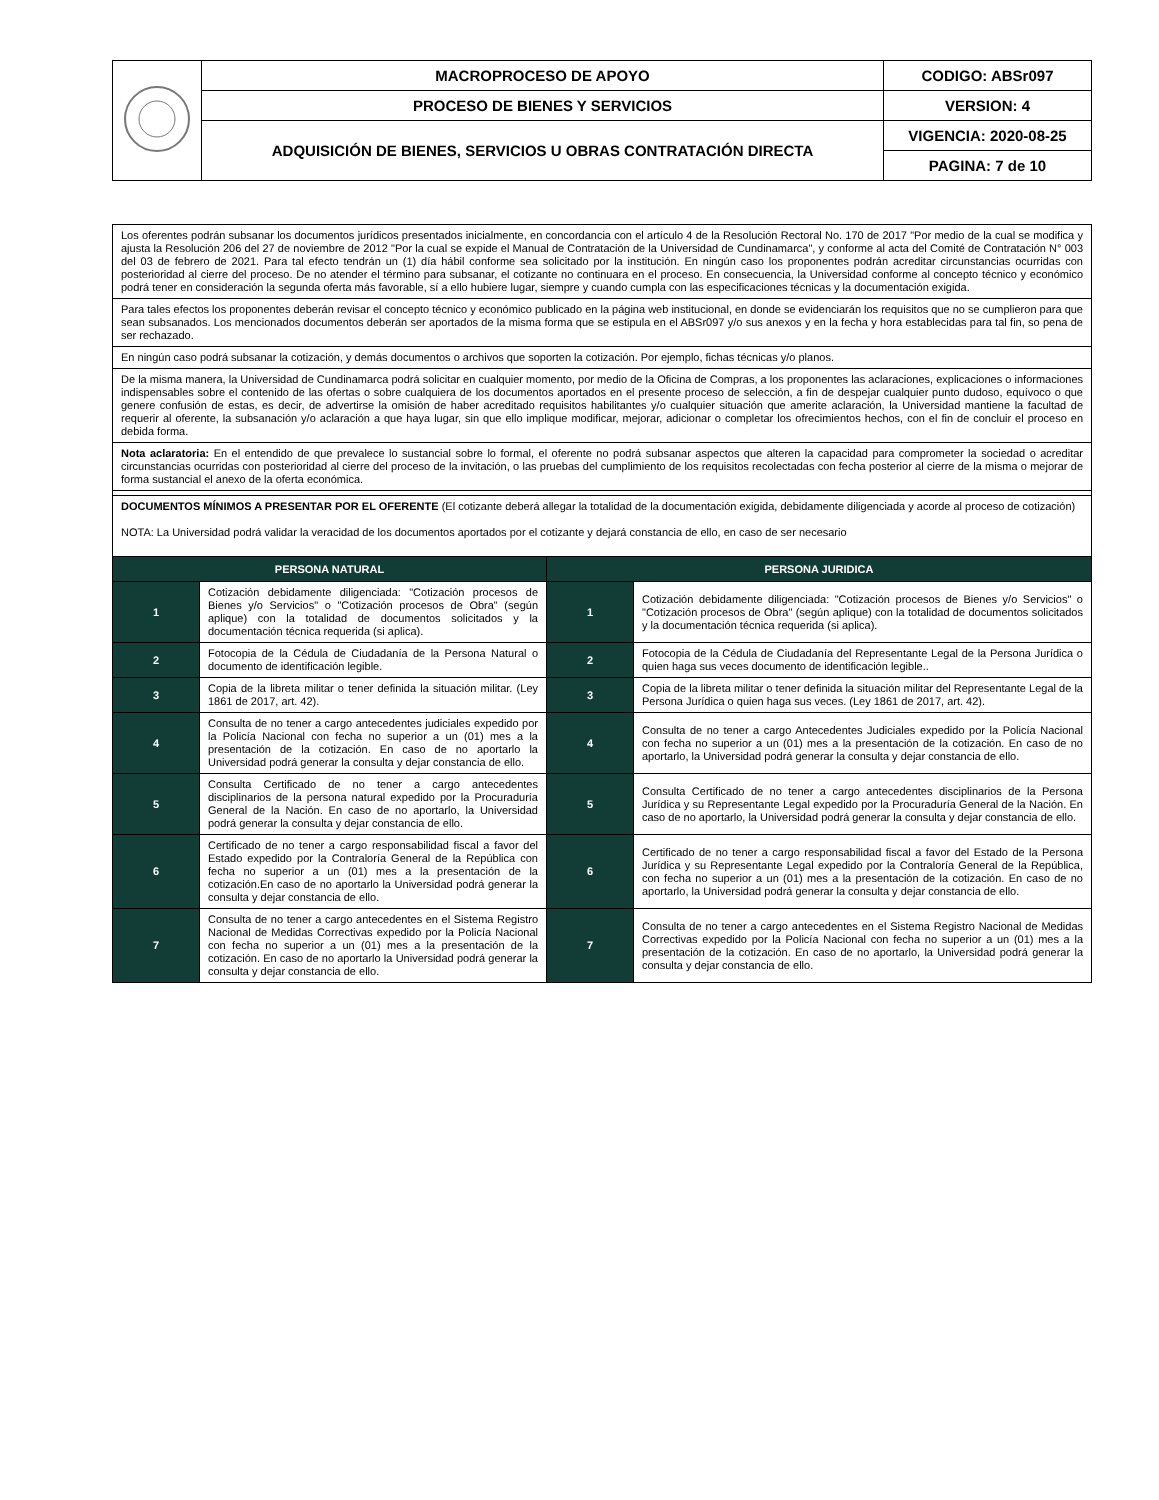| | MACROPROCESO DE APOYO | CODIGO: ABSr097 |
| | PROCESO DE BIENES Y SERVICIOS | VERSION: 4 |
| | ADQUISICIÓN DE BIENES, SERVICIOS U OBRAS CONTRATACIÓN DIRECTA | VIGENCIA: 2020-08-25 |
| | | PAGINA: 7 de 10 |
| Los oferentes podrán subsanar los documentos jurídicos presentados inicialmente, en concordancia con el artículo 4 de la Resolución Rectoral No. 170 de 2017 "Por medio de la cual se modifica y ajusta la Resolución 206 del 27 de noviembre de 2012 "Por la cual se expide el Manual de Contratación de la Universidad de Cundinamarca", y conforme al acta del Comité de Contratación N° 003 del 03 de febrero de 2021. Para tal efecto tendrán un (1) día hábil conforme sea solicitado por la institución. En ningún caso los proponentes podrán acreditar circunstancias ocurridas con posterioridad al cierre del proceso. De no atender el término para subsanar, el cotizante no continuara en el proceso. En consecuencia, la Universidad conforme al concepto técnico y económico podrá tener en consideración la segunda oferta más favorable, sí a ello hubiere lugar, siempre y cuando cumpla con las especificaciones técnicas y la documentación exigida. | | | |
| Para tales efectos los proponentes deberán revisar el concepto técnico y económico publicado en la página web institucional, en donde se evidenciarán los requisitos que no se cumplieron para que sean subsanados. Los mencionados documentos deberán ser aportados de la misma forma que se estipula en el ABSr097 y/o sus anexos y en la fecha y hora establecidas para tal fin, so pena de ser rechazado. | | | |
| En ningún caso podrá subsanar la cotización, y demás documentos o archivos que soporten la cotización. Por ejemplo, fichas técnicas y/o planos. | | | |
| De la misma manera, la Universidad de Cundinamarca podrá solicitar en cualquier momento, por medio de la Oficina de Compras, a los proponentes las aclaraciones, explicaciones o informaciones indispensables sobre el contenido de las ofertas o sobre cualquiera de los documentos aportados en el presente proceso de selección, a fin de despejar cualquier punto dudoso, equívoco o que genere confusión de estas, es decir, de advertirse la omisión de haber acreditado requisitos habilitantes y/o cualquier situación que amerite aclaración, la Universidad mantiene la facultad de requerir al oferente, la subsanación y/o aclaración a que haya lugar, sin que ello implique modificar, mejorar, adicionar o completar los ofrecimientos hechos, con el fin de concluir el proceso en debida forma. | | | |
| Nota aclaratoria: En el entendido de que prevalece lo sustancial sobre lo formal, el oferente no podrá subsanar aspectos que alteren la capacidad para comprometer la sociedad o acreditar circunstancias ocurridas con posterioridad al cierre del proceso de la invitación, o las pruebas del cumplimiento de los requisitos recolectadas con fecha posterior al cierre de la misma o mejorar de forma sustancial el anexo de la oferta económica. | | | |
| DOCUMENTOS MÍNIMOS A PRESENTAR POR EL OFERENTE (El cotizante deberá allegar la totalidad de la documentación exigida, debidamente diligenciada y acorde al proceso de cotización) NOTA: La Universidad podrá validar la veracidad de los documentos aportados por el cotizante y dejará constancia de ello, en caso de ser necesario | | | |
| PERSONA NATURAL | | PERSONA JURIDICA | |
| 1 | Cotización debidamente diligenciada: "Cotización procesos de Bienes y/o Servicios" o "Cotización procesos de Obra" (según aplique) con la totalidad de documentos solicitados y la documentación técnica requerida (si aplica). | 1 | Cotización debidamente diligenciada: "Cotización procesos de Bienes y/o Servicios" o "Cotización procesos de Obra" (según aplique) con la totalidad de documentos solicitados y la documentación técnica requerida (si aplica). |
| 2 | Fotocopia de la Cédula de Ciudadanía de la Persona Natural o documento de identificación legible. | 2 | Fotocopia de la Cédula de Ciudadanía del Representante Legal de la Persona Jurídica o quien haga sus veces documento de identificación legible.. |
| 3 | Copia de la libreta militar o tener definida la situación militar. (Ley 1861 de 2017, art. 42). | 3 | Copia de la libreta militar o tener definida la situación militar del Representante Legal de la Persona Jurídica o quien haga sus veces. (Ley 1861 de 2017, art. 42). |
| 4 | Consulta de no tener a cargo antecedentes judiciales expedido por la Policía Nacional con fecha no superior a un (01) mes a la presentación de la cotización. En caso de no aportarlo la Universidad podrá generar la consulta y dejar constancia de ello. | 4 | Consulta de no tener a cargo Antecedentes Judiciales expedido por la Policía Nacional con fecha no superior a un (01) mes a la presentación de la cotización. En caso de no aportarlo, la Universidad podrá generar la consulta y dejar constancia de ello. |
| 5 | Consulta Certificado de no tener a cargo antecedentes disciplinarios de la persona natural expedido por la Procuraduría General de la Nación. En caso de no aportarlo, la Universidad podrá generar la consulta y dejar constancia de ello. | 5 | Consulta Certificado de no tener a cargo antecedentes disciplinarios de la Persona Jurídica y su Representante Legal expedido por la Procuraduría General de la Nación. En caso de no aportarlo, la Universidad podrá generar la consulta y dejar constancia de ello. |
| 6 | Certificado de no tener a cargo responsabilidad fiscal a favor del Estado expedido por la Contraloría General de la República con fecha no superior a un (01) mes a la presentación de la cotización.En caso de no aportarlo la Universidad podrá generar la consulta y dejar constancia de ello. | 6 | Certificado de no tener a cargo responsabilidad fiscal a favor del Estado de la Persona Jurídica y su Representante Legal expedido por la Contraloría General de la República, con fecha no superior a un (01) mes a la presentación de la cotización. En caso de no aportarlo, la Universidad podrá generar la consulta y dejar constancia de ello. |
| 7 | Consulta de no tener a cargo antecedentes en el Sistema Registro Nacional de Medidas Correctivas expedido por la Policía Nacional con fecha no superior a un (01) mes a la presentación de la cotización. En caso de no aportarlo la Universidad podrá generar la consulta y dejar constancia de ello. | 7 | Consulta de no tener a cargo antecedentes en el Sistema Registro Nacional de Medidas Correctivas expedido por la Policía Nacional con fecha no superior a un (01) mes a la presentación de la cotización. En caso de no aportarlo, la Universidad podrá generar la consulta y dejar constancia de ello. |